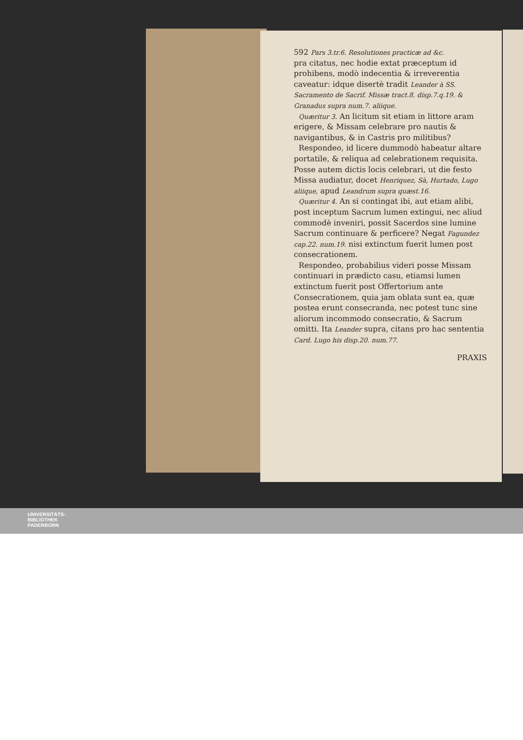592 Pars 3.tr.6. Resolutiones practicæ ad &c.
pra citatus, nec hodie extat præceptum id prohibens, modò indecentia & irreverentia caveatur: idque disertè tradit Leander à SS. Sacramento de Sacrif. Missæ tract.8. disp.7.q.19. & Granadus supra num.7. aliique.
Quæritur 3. An licitum sit etiam in littore aram erigere, & Missam celebrare pro nautis & navigantibus, & in Castris pro militibus?
Respondeo, id licere dummodò habeatur altare portatile, & reliqua ad celebrationem requisita. Posse autem dictis locis celebrari, ut die festo Missa audiatur, docet Henriquez, Sà, Hurtado, Lugo aliique, apud Leandrum supra quæst.16.
Quæritur 4. An si contingat ibi, aut etiam alibi, post inceptum Sacrum lumen extingui, nec aliud commodè inveniri, possit Sacerdos sine lumine Sacrum continuare & perficere? Negat Fagundez cap.22. num.19. nisi extinctum fuerit lumen post consecrationem.
Respondeo, probabilius videri posse Missam continuari in prædicto casu, etiamsi lumen extinctum fuerit post Offertorium ante Consecrationem, quia jam oblata sunt ea, quæ postea erunt consecranda, nec potest tunc sine aliorum incommodo consecratio, & Sacrum omitti. Ita Leander supra, citans pro hac sententia Card. Lugo his disp.20. num.77.
PRAXIS
UNIVERSITÄTS-
BIBLIOTHEK
PADERBORN